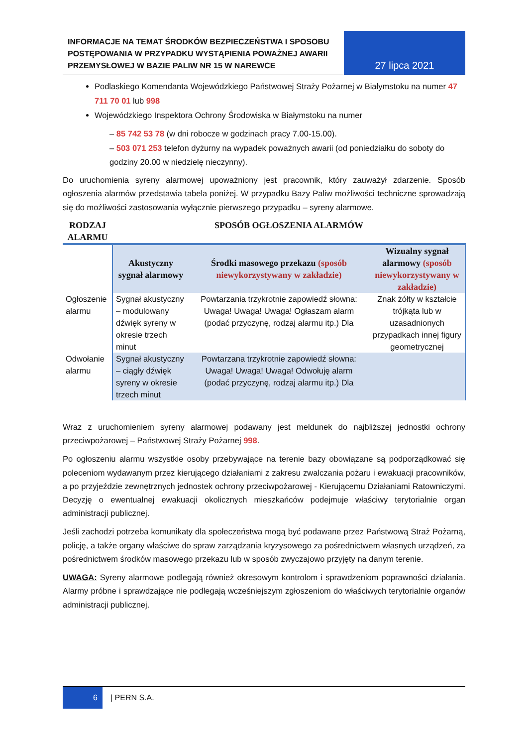INFORMACJE NA TEMAT ŚRODKÓW BEZPIECZEŃSTWA I SPOSOBU POSTĘPOWANIA W PRZYPADKU WYSTĄPIENIA POWAŻNEJ AWARII PRZEMYSŁOWEJ W BAZIE PALIW NR 15 W NAREWCE
27 lipca 2021
Podlaskiego Komendanta Wojewódzkiego Państwowej Straży Pożarnej w Białymstoku na numer 47 711 70 01 lub 998
Wojewódzkiego Inspektora Ochrony Środowiska w Białymstoku na numer
– 85 742 53 78 (w dni robocze w godzinach pracy 7.00-15.00).
– 503 071 253 telefon dyżurny na wypadek poważnych awarii (od poniedziałku do soboty do godziny 20.00 w niedzielę nieczynny).
Do uruchomienia syreny alarmowej upoważniony jest pracownik, który zauważył zdarzenie. Sposób ogłoszenia alarmów przedstawia tabela poniżej. W przypadku Bazy Paliw możliwości techniczne sprowadzają się do możliwości zastosowania wyłącznie pierwszego przypadku – syreny alarmowe.
| RODZAJ ALARMU | SPOSÓB OGŁOSZENIA ALARMÓW | | |
| --- | --- | --- | --- |
| | Akustyczny sygnał alarmowy | Środki masowego przekazu (sposób niewykorzystywany w zakładzie) | Wizualny sygnał alarmowy (sposób niewykorzystywany w zakładzie) |
| Ogłoszenie alarmu | Sygnał akustyczny – modulowany dźwięk syreny w okresie trzech minut | Powtarzania trzykrotnie zapowiedź słowna: Uwaga! Uwaga! Uwaga! Ogłaszam alarm (podać przyczynę, rodzaj alarmu itp.) Dla | Znak żółty w kształcie trójkąta lub w uzasadnionych przypadkach innej figury geometrycznej |
| Odwołanie alarmu | Sygnał akustyczny – ciągły dźwięk syreny w okresie trzech minut | Powtarzana trzykrotnie zapowiedź słowna: Uwaga! Uwaga! Uwaga! Odwołuję alarm (podać przyczynę, rodzaj alarmu itp.) Dla | |
Wraz z uruchomieniem syreny alarmowej podawany jest meldunek do najbliższej jednostki ochrony przeciwpożarowej – Państwowej Straży Pożarnej 998.
Po ogłoszeniu alarmu wszystkie osoby przebywające na terenie bazy obowiązane są podporządkować się poleceniom wydawanym przez kierującego działaniami z zakresu zwalczania pożaru i ewakuacji pracowników, a po przyjeździe zewnętrznych jednostek ochrony przeciwpożarowej - Kierującemu Działaniami Ratowniczymi. Decyzję o ewentualnej ewakuacji okolicznych mieszkańców podejmuje właściwy terytorialnie organ administracji publicznej.
Jeśli zachodzi potrzeba komunikaty dla społeczeństwa mogą być podawane przez Państwową Straż Pożarną, policję, a także organy właściwe do spraw zarządzania kryzysowego za pośrednictwem własnych urządzeń, za pośrednictwem środków masowego przekazu lub w sposób zwyczajowo przyjęty na danym terenie.
UWAGA: Syreny alarmowe podlegają również okresowym kontrolom i sprawdzeniom poprawności działania. Alarmy próbne i sprawdzające nie podlegają wcześniejszym zgłoszeniom do właściwych terytorialnie organów administracji publicznej.
6 | PERN S.A.